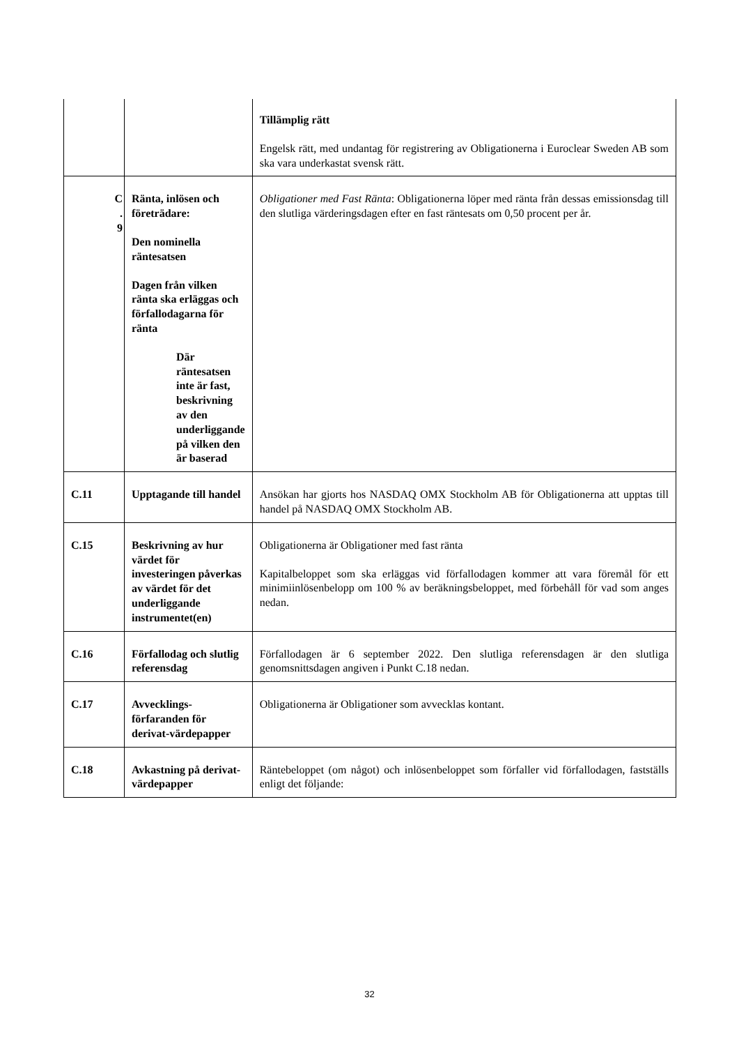| | | Tillämplig rätt Engelsk rätt, med undantag för registrering av Obligationerna i Euroclear Sweden AB som ska vara underkastat svensk rätt. |
| C . 9 | Ränta, inlösen och företrädare: Den nominella räntesatsen Dagen från vilken ränta ska erläggas och förfallodagarna för ränta Där räntesatsen inte är fast, beskrivning av den underliggande på vilken den är baserad | Obligationer med Fast Ränta : Obligationerna löper med ränta från dessas emissionsdag till den slutliga värderingsdagen efter en fast räntesats om 0,50 procent per år. |
| C.11 | Upptagande till handel | Ansökan har gjorts hos NASDAQ OMX Stockholm AB för Obligationerna att upptas till handel på NASDAQ OMX Stockholm AB. |
| C.15 | Beskrivning av hur värdet för investeringen påverkas av värdet för det underliggande instrumentet(en) | Obligationerna är Obligationer med fast ränta Kapitalbeloppet som ska erläggas vid förfallodagen kommer att vara föremål för ett minimiinlösenbelopp om 100 % av beräkningsbeloppet, med förbehåll för vad som anges nedan. |
| C.16 | Förfallodag och slutlig referensdag | Förfallodagen är 6 september 2022. Den slutliga referensdagen är den slutliga genomsnittsdagen angiven i Punkt C.18 nedan. |
| C.17 | Avvecklings-förfaranden för derivat-värdepapper | Obligationerna är Obligationer som avvecklas kontant. |
| C.18 | Avkastning på derivat-värdepapper | Räntebeloppet (om något) och inlösenbeloppet som förfaller vid förfallodagen, fastställs enligt det följande: |
32